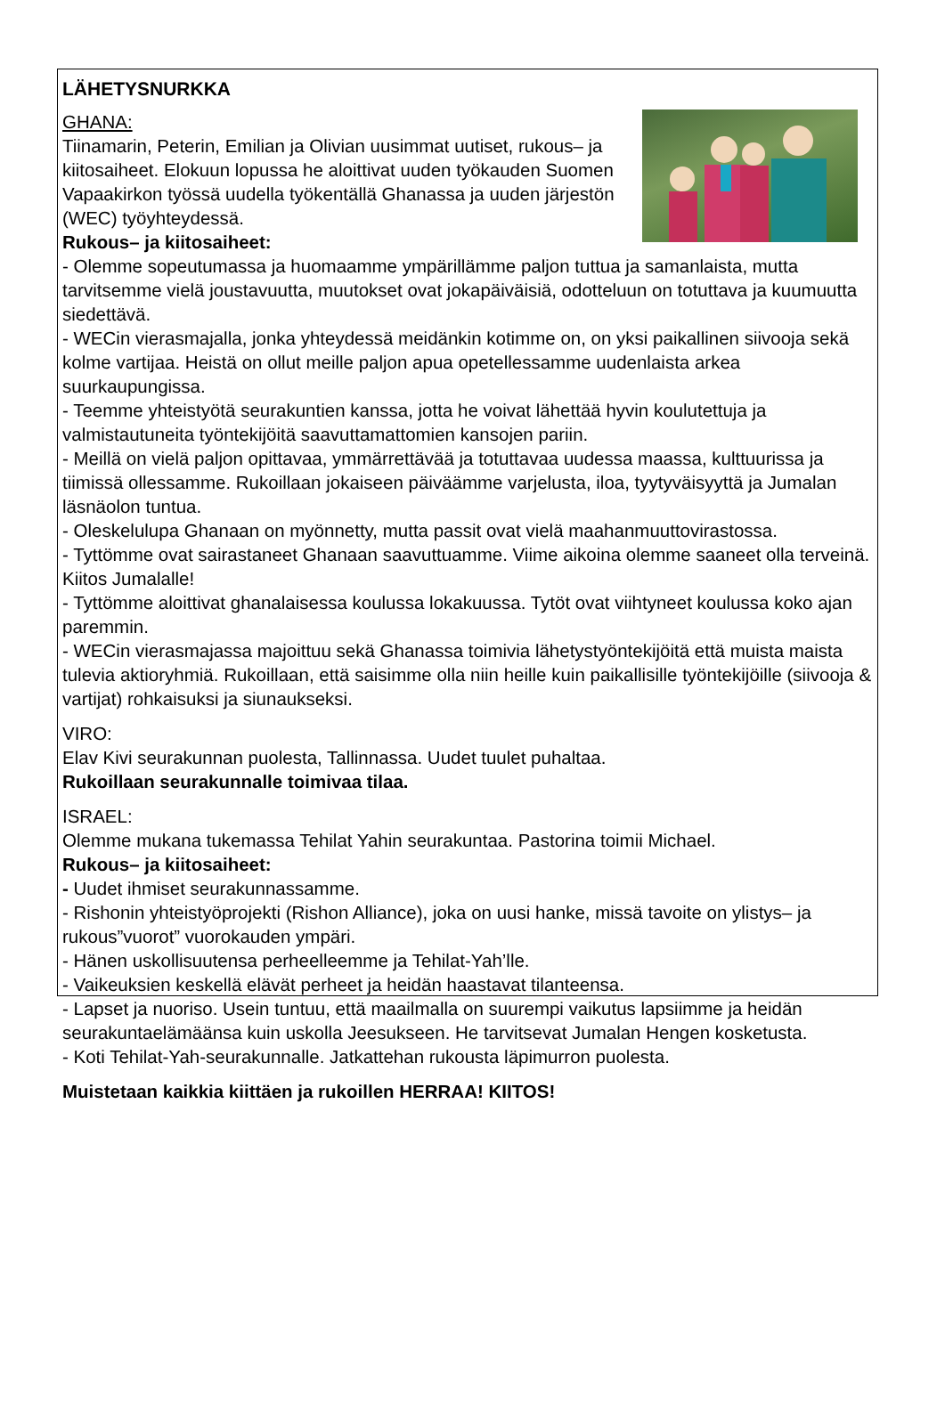LÄHETYSNURKKA
GHANA:
Tiinamarin, Peterin, Emilian ja Olivian uusimmat uutiset, rukous– ja kiitosaiheet. Elokuun lopussa he aloittivat uuden työkauden Suomen Vapaakirkon työssä uudella työkentällä Ghanassa ja uuden järjestön (WEC) työyhteydessä.
Rukous– ja kiitosaiheet:
- Olemme sopeutumassa ja huomaamme ympärillämme paljon tuttua ja samanlaista, mutta tarvitsemme vielä joustavuutta, muutokset ovat jokapäiväisiä, odotteluun on totuttava ja kuumuutta siedettävä.
- WECin vierasmajalla, jonka yhteydessä meidänkin kotimme on, on yksi paikallinen siivooja sekä kolme vartijaa. Heistä on ollut meille paljon apua opetellessamme uudenlaista arkea suurkaupungissa.
- Teemme yhteistyötä seurakuntien kanssa, jotta he voivat lähettää hyvin koulutettuja ja valmistautuneita työntekijöitä saavuttamattomien kansojen pariin.
- Meillä on vielä paljon opittavaa, ymmärrettävää ja totuttavaa uudessa maassa, kulttuurissa ja tiimissä ollessamme. Rukoillaan jokaiseen päiväämme varjelusta, iloa, tyytyväisyyttä ja Jumalan läsnäolon tuntua.
- Oleskelulupa Ghanaan on myönnetty, mutta passit ovat vielä maahanmuuttovirastossa.
- Tyttömme ovat sairastaneet Ghanaan saavuttuamme. Viime aikoina olemme saaneet olla terveinä. Kiitos Jumalalle!
- Tyttömme aloittivat ghanalaisessa koulussa lokakuussa. Tytöt ovat viihtyneet koulussa koko ajan paremmin.
- WECin vierasmajassa majoittuu sekä Ghanassa toimivia lähetystyöntekijöitä että muista maista tulevia aktioryhmiä. Rukoillaan, että saisimme olla niin heille kuin paikallisille työntekijöille (siivooja & vartijat) rohkaisuksi ja siunaukseksi.
VIRO:
Elav Kivi seurakunnan puolesta, Tallinnassa. Uudet tuulet puhaltaa.
Rukoillaan seurakunnalle toimivaa tilaa.
ISRAEL:
Olemme mukana tukemassa Tehilat Yahin seurakuntaa. Pastorina toimii Michael.
Rukous– ja kiitosaiheet:
- Uudet ihmiset seurakunnassamme.
- Rishonin yhteistyöprojekti (Rishon Alliance), joka on uusi hanke, missä tavoite on ylistys– ja rukous”vuorot” vuorokauden ympäri.
- Hänen uskollisuutensa perheelleemme ja Tehilat-Yah’lle.
- Vaikeuksien keskellä elävät perheet ja heidän haastavat tilanteensa.
- Lapset ja nuoriso. Usein tuntuu, että maailmalla on suurempi vaikutus lapsiimme ja heidän seurakuntaelämäänsa kuin uskolla Jeesukseen. He tarvitsevat Jumalan Hengen kosketusta.
- Koti Tehilat-Yah-seurakunnalle. Jatkattehan rukousta läpimurron puolesta.
Muistetaan kaikkia kiittäen ja rukoillen HERRAA! KIITOS!